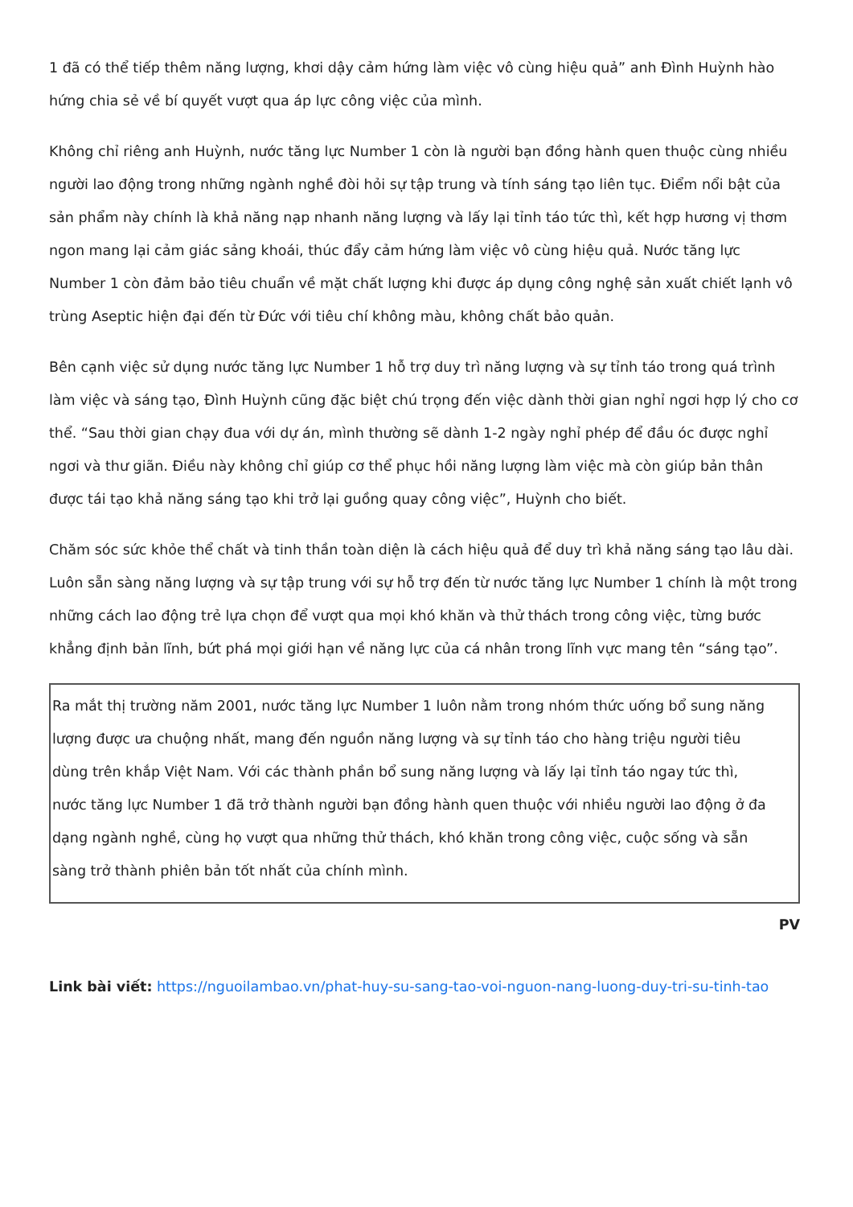1 đã có thể tiếp thêm năng lượng, khơi dậy cảm hứng làm việc vô cùng hiệu quả” anh Đình Huỳnh hào hứng chia sẻ về bí quyết vượt qua áp lực công việc của mình.
Không chỉ riêng anh Huỳnh, nước tăng lực Number 1 còn là người bạn đồng hành quen thuộc cùng nhiều người lao động trong những ngành nghề đòi hỏi sự tập trung và tính sáng tạo liên tục. Điểm nổi bật của sản phẩm này chính là khả năng nạp nhanh năng lượng và lấy lại tỉnh táo tức thì, kết hợp hương vị thơm ngon mang lại cảm giác sảng khoái, thúc đẩy cảm hứng làm việc vô cùng hiệu quả. Nước tăng lực Number 1 còn đảm bảo tiêu chuẩn về mặt chất lượng khi được áp dụng công nghệ sản xuất chiết lạnh vô trùng Aseptic hiện đại đến từ Đức với tiêu chí không màu, không chất bảo quản.
Bên cạnh việc sử dụng nước tăng lực Number 1 hỗ trợ duy trì năng lượng và sự tỉnh táo trong quá trình làm việc và sáng tạo, Đình Huỳnh cũng đặc biệt chú trọng đến việc dành thời gian nghỉ ngơi hợp lý cho cơ thể. “Sau thời gian chạy đua với dự án, mình thường sẽ dành 1-2 ngày nghỉ phép để đầu óc được nghỉ ngơi và thư giãn. Điều này không chỉ giúp cơ thể phục hồi năng lượng làm việc mà còn giúp bản thân được tái tạo khả năng sáng tạo khi trở lại guồng quay công việc”, Huỳnh cho biết.
Chăm sóc sức khỏe thể chất và tinh thần toàn diện là cách hiệu quả để duy trì khả năng sáng tạo lâu dài. Luôn sẵn sàng năng lượng và sự tập trung với sự hỗ trợ đến từ nước tăng lực Number 1 chính là một trong những cách lao động trẻ lựa chọn để vượt qua mọi khó khăn và thử thách trong công việc, từng bước khẳng định bản lĩnh, bứt phá mọi giới hạn về năng lực của cá nhân trong lĩnh vực mang tên “sáng tạo”.
Ra mắt thị trường năm 2001, nước tăng lực Number 1 luôn nằm trong nhóm thức uống bổ sung năng lượng được ưa chuộng nhất, mang đến nguồn năng lượng và sự tỉnh táo cho hàng triệu người tiêu dùng trên khắp Việt Nam. Với các thành phần bổ sung năng lượng và lấy lại tỉnh táo ngay tức thì, nước tăng lực Number 1 đã trở thành người bạn đồng hành quen thuộc với nhiều người lao động ở đa dạng ngành nghề, cùng họ vượt qua những thử thách, khó khăn trong công việc, cuộc sống và sẵn sàng trở thành phiên bản tốt nhất của chính mình.
PV
Link bài viết: https://nguoilambao.vn/phat-huy-su-sang-tao-voi-nguon-nang-luong-duy-tri-su-tinh-tao